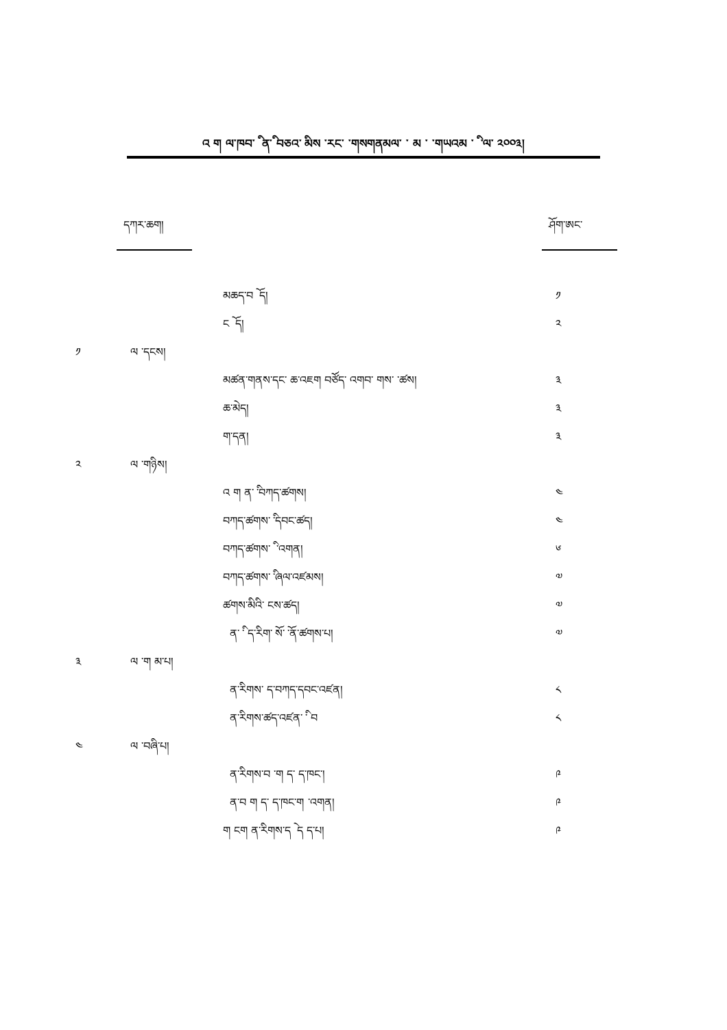འ ག ལ་ཁབ་ ི ན་ི བཅའ་ ིམས ་རང་ ་གསགནམལ་ ་ མ ་ ་གཡའམ ་ ི ་ལ་ ༢༠༠༣།
དཀར་ཆག། ཤོག་ཨང་
མཆད་བ ོ ད། ༡
ང ོ ད། ༢
༡ ལ ་དངས།
མཚན་གནས་དང་ ཆ་འཇག བཙོད་ འགབ་ གས་ ་ཚས།
༣
ཆ་མེད། ༣
ག་དན། ༣
༢ ལ ་གཉིས།
འ ག ན་ ི་བཀད་ཚགས། ༤
བཀད་ཚགས་ ི་དབང་ཚད། ༤
བཀད་ཚགས་ ི ་འགན། ༦
བཀད་ཚགས་ ི་ཞལ་འཛམས། ༧
ཚགས་མིའི་ ངས་ཚད། ༧
ན་ ི་ ད་རིག་ ོས་ ོ་ན་ཚགས་པ། ༧
༣ ལ ་ག མ་པ།
ན་རིགས་ ད་བཀད་དབང་འཛན། ༨
ན་རིགས་ཚད་འཛན་ ི་ བ ༨
༤ ལ ་བཞི་པ།
ན་རིགས་བ ་ག ད་ ད་ཁང་། ༩
ན་བ ག ད་ ད་ཁང་ག ་འགན། ༩
ག ངག ན་རིགས་ད ེ ད ད་པ། ༩